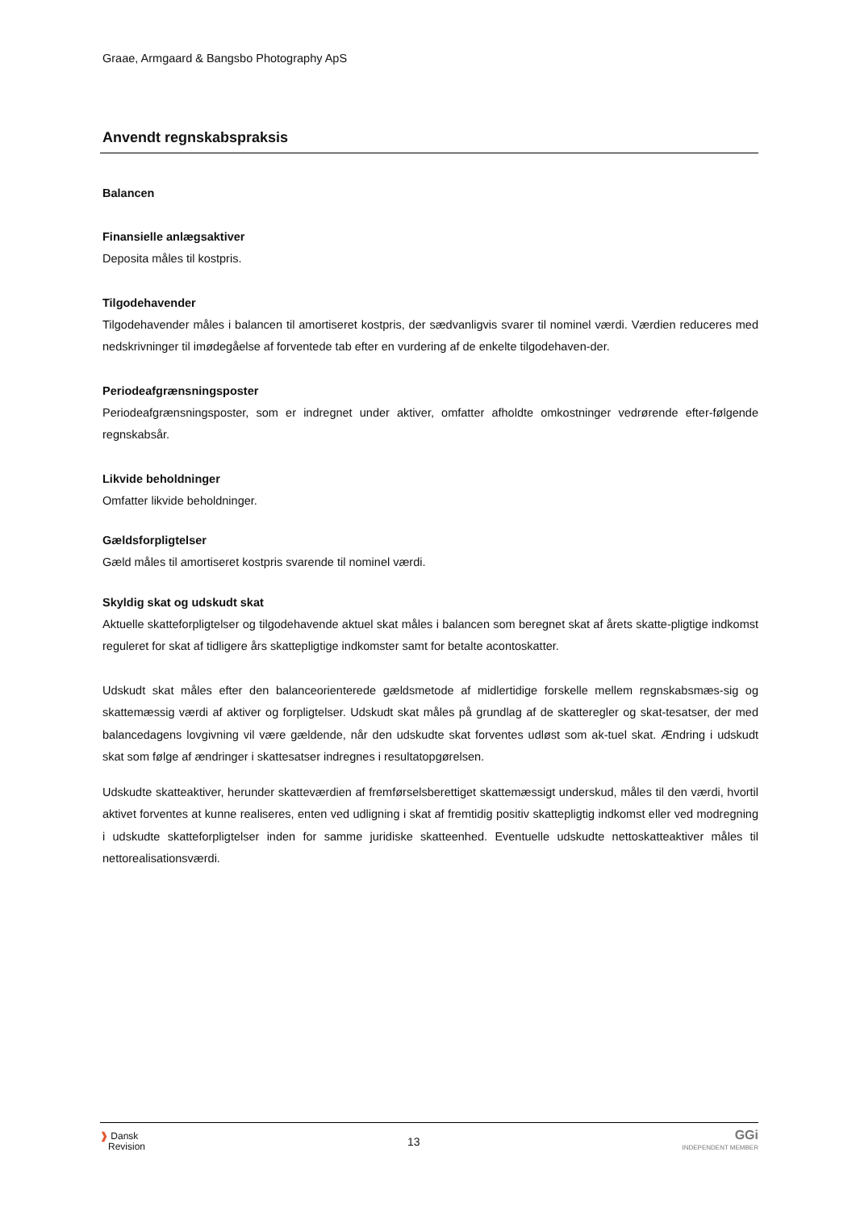Graae, Armgaard & Bangsbo Photography ApS
Anvendt regnskabspraksis
Balancen
Finansielle anlægsaktiver
Deposita måles til kostpris.
Tilgodehavender
Tilgodehavender måles i balancen til amortiseret kostpris, der sædvanligvis svarer til nominel værdi. Værdien reduceres med nedskrivninger til imødegåelse af forventede tab efter en vurdering af de enkelte tilgodehaven-der.
Periodeafgrænsningsposter
Periodeafgrænsningsposter, som er indregnet under aktiver, omfatter afholdte omkostninger vedrørende efter-følgende regnskabsår.
Likvide beholdninger
Omfatter likvide beholdninger.
Gældsforpligtelser
Gæld måles til amortiseret kostpris svarende til nominel værdi.
Skyldig skat og udskudt skat
Aktuelle skatteforpligtelser og tilgodehavende aktuel skat måles i balancen som beregnet skat af årets skatte-pligtige indkomst reguleret for skat af tidligere års skattepligtige indkomster samt for betalte acontoskatter.
Udskudt skat måles efter den balanceorienterede gældsmetode af midlertidige forskelle mellem regnskabsmæs-sig og skattemæssig værdi af aktiver og forpligtelser. Udskudt skat måles på grundlag af de skatteregler og skat-tesatser, der med balancedagens lovgivning vil være gældende, når den udskudte skat forventes udløst som ak-tuel skat. Ændring i udskudt skat som følge af ændringer i skattesatser indregnes i resultatopgørelsen.
Udskudte skatteaktiver, herunder skatteværdien af fremførselsberettiget skattemæssigt underskud, måles til den værdi, hvortil aktivet forventes at kunne realiseres, enten ved udligning i skat af fremtidig positiv skattepligtig indkomst eller ved modregning i udskudte skatteforpligtelser inden for samme juridiske skatteenhed. Eventuelle udskudte nettoskatteaktiver måles til nettorealisationsværdi.
❱ Dansk
Revision
13
GGi
INDEPENDENT MEMBER